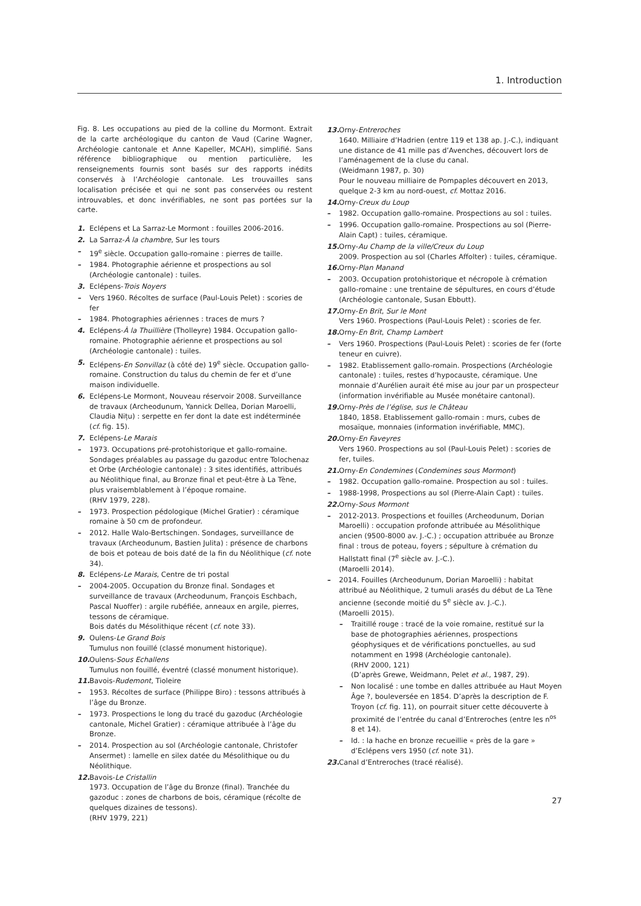1. Introduction
Fig. 8. Les occupations au pied de la colline du Mormont. Extrait de la carte archéologique du canton de Vaud (Carine Wagner, Archéologie cantonale et Anne Kapeller, MCAH), simplifié. Sans référence bibliographique ou mention particulière, les renseignements fournis sont basés sur des rapports inédits conservés à l’Archéologie cantonale. Les trouvailles sans localisation précisée et qui ne sont pas conservées ou restent introuvables, et donc invérifiables, ne sont pas portées sur la carte.
1. Eclépens et La Sarraz-Le Mormont : fouilles 2006-2016.
2. La Sarraz-À la chambre, Sur les tours
– 19<sup>e</sup> siècle. Occupation gallo-romaine : pierres de taille.
– 1984. Photographie aérienne et prospections au sol (Archéologie cantonale) : tuiles.
3. Eclépens-Trois Noyers
– Vers 1960. Récoltes de surface (Paul-Louis Pelet) : scories de fer
– 1984. Photographies aériennes : traces de murs ?
4. Eclépens-À la Thuillière (Tholleyre) 1984. Occupation gallo-romaine. Photographie aérienne et prospections au sol (Archéologie cantonale) : tuiles.
5. Eclépens-En Sonvillaz (à côté de) 19<sup>e</sup> siècle. Occupation gallo-romaine. Construction du talus du chemin de fer et d’une maison individuelle.
6. Eclépens-Le Mormont, Nouveau réservoir 2008. Surveillance de travaux (Archeodunum, Yannick Dellea, Dorian Maroelli, Claudia Nițu) : serpette en fer dont la date est indéterminée (cf. fig. 15).
7. Eclépens-Le Marais
– 1973. Occupations pré-protohistorique et gallo-romaine. Sondages préalables au passage du gazoduc entre Tolochenaz et Orbe (Archéologie cantonale) : 3 sites identifiés, attribués au Néolithique final, au Bronze final et peut-être à La Tène, plus vraisemblablement à l’époque romaine.
(RHV 1979, 228).
– 1973. Prospection pédologique (Michel Gratier) : céramique romaine à 50 cm de profondeur.
– 2012. Halle Walo-Bertschingen. Sondages, surveillance de travaux (Archeodunum, Bastien Julita) : présence de charbons de bois et poteau de bois daté de la fin du Néolithique (cf. note 34).
8. Eclépens-Le Marais, Centre de tri postal
– 2004-2005. Occupation du Bronze final. Sondages et surveillance de travaux (Archeodunum, François Eschbach, Pascal Nuoffer) : argile rubéfiée, anneaux en argile, pierres, tessons de céramique.
Bois datés du Mésolithique récent (cf. note 33).
9. Oulens-Le Grand Bois
Tumulus non fouillé (classé monument historique).
10. Oulens-Sous Echallens
Tumulus non fouillé, éventré (classé monument historique).
11. Bavois-Rudemont, Tioleire
– 1953. Récoltes de surface (Philippe Biro) : tessons attribués à l’âge du Bronze.
– 1973. Prospections le long du tracé du gazoduc (Archéologie cantonale, Michel Gratier) : céramique attribuée à l’âge du Bronze.
– 2014. Prospection au sol (Archéologie cantonale, Christofer Ansermet) : lamelle en silex datée du Mésolithique ou du Néolithique.
12. Bavois-Le Cristallin
1973. Occupation de l’âge du Bronze (final). Tranchée du gazoduc : zones de charbons de bois, céramique (récolte de quelques dizaines de tessons).
(RHV 1979, 221)
13. Orny-Entreroches
1640. Milliaire d’Hadrien (entre 119 et 138 ap. J.-C.), indiquant une distance de 41 mille pas d’Avenches, découvert lors de l’aménagement de la cluse du canal.
(Weidmann 1987, p. 30)
Pour le nouveau milliaire de Pompaples découvert en 2013, quelque 2-3 km au nord-ouest, cf. Mottaz 2016.
14. Orny-Creux du Loup
– 1982. Occupation gallo-romaine. Prospections au sol : tuiles.
– 1996. Occupation gallo-romaine. Prospections au sol (Pierre-Alain Capt) : tuiles, céramique.
15. Orny-Au Champ de la ville/Creux du Loup
2009. Prospection au sol (Charles Affolter) : tuiles, céramique.
16. Orny-Plan Manand
– 2003. Occupation protohistorique et nécropole à crémation gallo-romaine : une trentaine de sépultures, en cours d’étude (Archéologie cantonale, Susan Ebbutt).
17. Orny-En Brit, Sur le Mont
Vers 1960. Prospections (Paul-Louis Pelet) : scories de fer.
18. Orny-En Brit, Champ Lambert
– Vers 1960. Prospections (Paul-Louis Pelet) : scories de fer (forte teneur en cuivre).
– 1982. Etablissement gallo-romain. Prospections (Archéologie cantonale) : tuiles, restes d’hypocauste, céramique. Une monnaie d’Aurélien aurait été mise au jour par un prospecteur (information invérifiable au Musée monétaire cantonal).
19. Orny-Près de l’église, sus le Château
1840, 1858. Etablissement gallo-romain : murs, cubes de mosaïque, monnaies (information invérifiable, MMC).
20. Orny-En Faveyres
Vers 1960. Prospections au sol (Paul-Louis Pelet) : scories de fer, tuiles.
21. Orny-En Condemines (Condemines sous Mormont)
– 1982. Occupation gallo-romaine. Prospection au sol : tuiles.
– 1988-1998, Prospections au sol (Pierre-Alain Capt) : tuiles.
22. Orny-Sous Mormont
– 2012-2013. Prospections et fouilles (Archeodunum, Dorian Maroelli) : occupation profonde attribuée au Mésolithique ancien (9500-8000 av. J.-C.) ; occupation attribuée au Bronze final : trous de poteau, foyers ; sépulture à crémation du Hallstatt final (7<sup>e</sup> siècle av. J.-C.).
(Maroelli 2014).
– 2014. Fouilles (Archeodunum, Dorian Maroelli) : habitat attribué au Néolithique, 2 tumuli arasés du début de La Tène ancienne (seconde moitié du 5<sup>e</sup> siècle av. J.-C.).
(Maroelli 2015).
– Traitillé rouge : tracé de la voie romaine, restitué sur la base de photographies aériennes, prospections géophysiques et de vérifications ponctuelles, au sud notamment en 1998 (Archéologie cantonale).
(RHV 2000, 121)
(D’après Grewe, Weidmann, Pelet et al., 1987, 29).
– Non localisé : une tombe en dalles attribuée au Haut Moyen Âge ?, bouleversée en 1854. D’après la description de F. Troyon (cf. fig. 11), on pourrait situer cette découverte à proximité de l’entrée du canal d’Entreroches (entre les n<sup>os</sup> 8 et 14).
– Id. : la hache en bronze recueillie « près de la gare » d’Eclépens vers 1950 (cf. note 31).
23. Canal d’Entreroches (tracé réalisé).
27